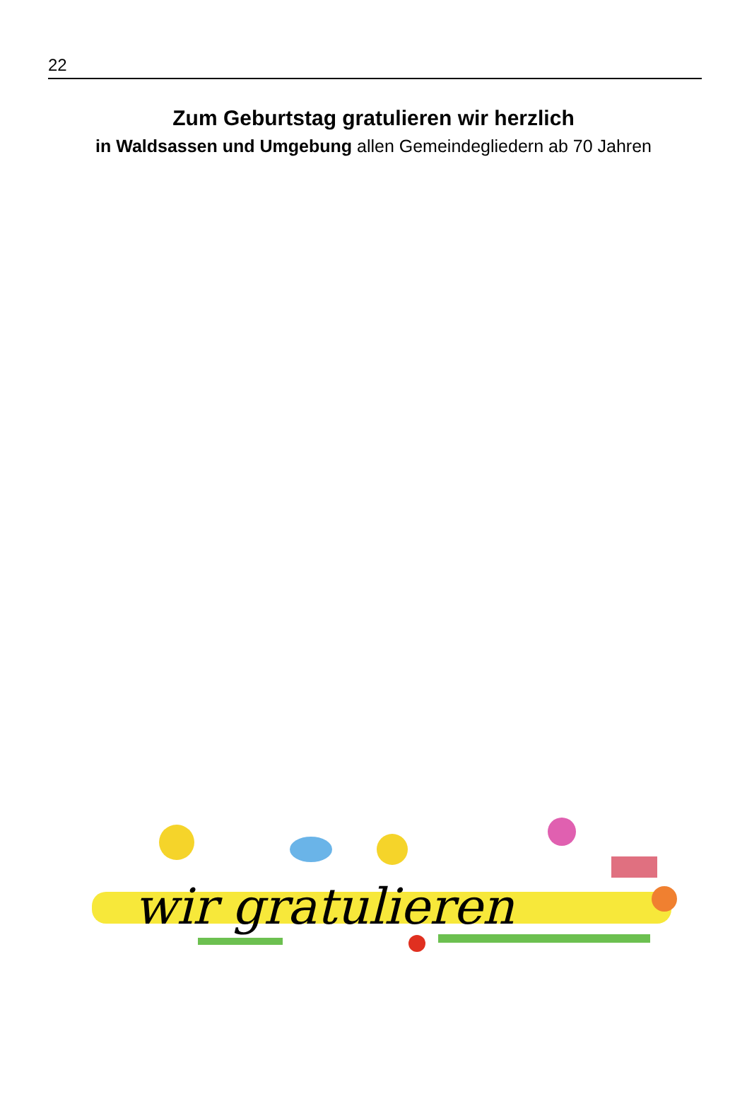22
Zum Geburtstag gratulieren wir herzlich
in Waldsassen und Umgebung allen Gemeindegliedern ab 70 Jahren
wir gratulieren